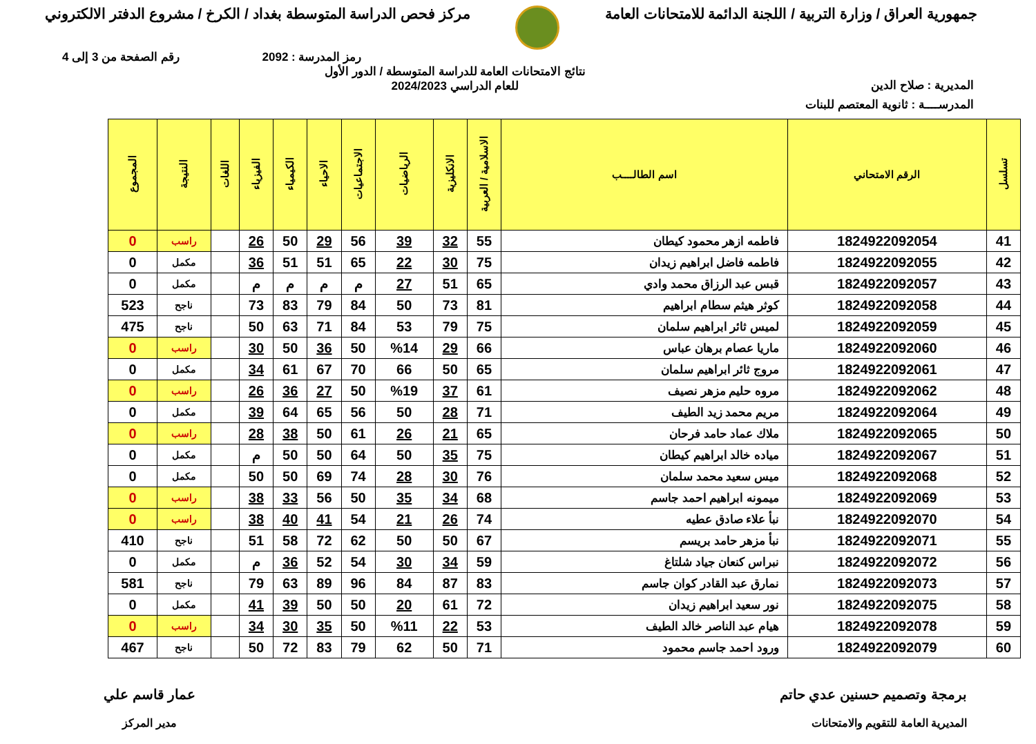جمهورية العراق / وزارة التربية / اللجنة الدائمة للامتحانات العامة
مركز فحص الدراسة المتوسطة بغداد / الكرخ / مشروع الدفتر الالكتروني
رمز المدرسة : 2092 رقم الصفحة من 3 إلى 4
المديرية : صلاح الدين نتائج الامتحانات العامة للدراسة المتوسطة / الدور الأول
للعام الدراسي 2024/2023
المدرســــة : ثانوية المعتصم للبنات
| تسلسل | الرقم الامتحاني | اسم الطالــــب | الاسلامية / العربية | الانكليزية | الرياضيات | الاجتماعيات | الاحياء | الكيمياء | الفيزياء | اللغات | النتيجة | المجموع |
| --- | --- | --- | --- | --- | --- | --- | --- | --- | --- | --- | --- | --- |
| 41 | 1824922092054 | فاطمه ازهر محمود كيطان | 55 | 32 | 39 | 56 | 29 | 50 | 26 | | راسب | 0 |
| 42 | 1824922092055 | فاطمه فاضل ابراهيم زيدان | 75 | 30 | 22 | 65 | 51 | 51 | 36 | | مكمل | 0 |
| 43 | 1824922092057 | قبس عبد الرزاق محمد وادي | 65 | 51 | 27 | م | م | م | م | | مكمل | 0 |
| 44 | 1824922092058 | كوثر هيثم سطام ابراهيم | 81 | 73 | 50 | 84 | 79 | 83 | 73 | | ناجح | 523 |
| 45 | 1824922092059 | لميس ثائر ابراهيم سلمان | 75 | 79 | 53 | 84 | 71 | 63 | 50 | | ناجح | 475 |
| 46 | 1824922092060 | ماريا عصام برهان عباس | 66 | 29 | %14 | 50 | 36 | 50 | 30 | | راسب | 0 |
| 47 | 1824922092061 | مروج ثائر ابراهيم سلمان | 65 | 50 | 66 | 70 | 67 | 61 | 34 | | مكمل | 0 |
| 48 | 1824922092062 | مروه حليم مزهر نصيف | 61 | 37 | %19 | 50 | 27 | 36 | 26 | | راسب | 0 |
| 49 | 1824922092064 | مريم محمد زيد الطيف | 71 | 28 | 50 | 56 | 65 | 64 | 39 | | مكمل | 0 |
| 50 | 1824922092065 | ملاك عماد حامد فرحان | 65 | 21 | 26 | 61 | 50 | 38 | 28 | | راسب | 0 |
| 51 | 1824922092067 | مياده خالد ابراهيم كيطان | 75 | 35 | 50 | 64 | 50 | 50 | م | | مكمل | 0 |
| 52 | 1824922092068 | ميس سعيد محمد سلمان | 76 | 30 | 28 | 74 | 69 | 50 | 50 | | مكمل | 0 |
| 53 | 1824922092069 | ميمونه ابراهيم احمد جاسم | 68 | 34 | 35 | 50 | 56 | 33 | 38 | | راسب | 0 |
| 54 | 1824922092070 | نبأ علاء صادق عطيه | 74 | 26 | 21 | 54 | 41 | 40 | 38 | | راسب | 0 |
| 55 | 1824922092071 | نبأ مزهر حامد بريسم | 67 | 50 | 50 | 62 | 72 | 58 | 51 | | ناجح | 410 |
| 56 | 1824922092072 | نبراس كنعان جياد شلتاغ | 59 | 34 | 30 | 54 | 52 | 36 | م | | مكمل | 0 |
| 57 | 1824922092073 | نمارق عبد القادر كوان جاسم | 83 | 87 | 84 | 96 | 89 | 63 | 79 | | ناجح | 581 |
| 58 | 1824922092075 | نور سعيد ابراهيم زيدان | 72 | 61 | 20 | 50 | 50 | 39 | 41 | | مكمل | 0 |
| 59 | 1824922092078 | هيام عبد الناصر خالد الطيف | 53 | 22 | %11 | 50 | 35 | 30 | 34 | | راسب | 0 |
| 60 | 1824922092079 | ورود احمد جاسم محمود | 71 | 50 | 62 | 79 | 83 | 72 | 50 | | ناجح | 467 |
برمجة وتصميم حسنين عدي حاتم
المديرية العامة للتقويم والامتحانات
عمار قاسم علي
مدير المركز